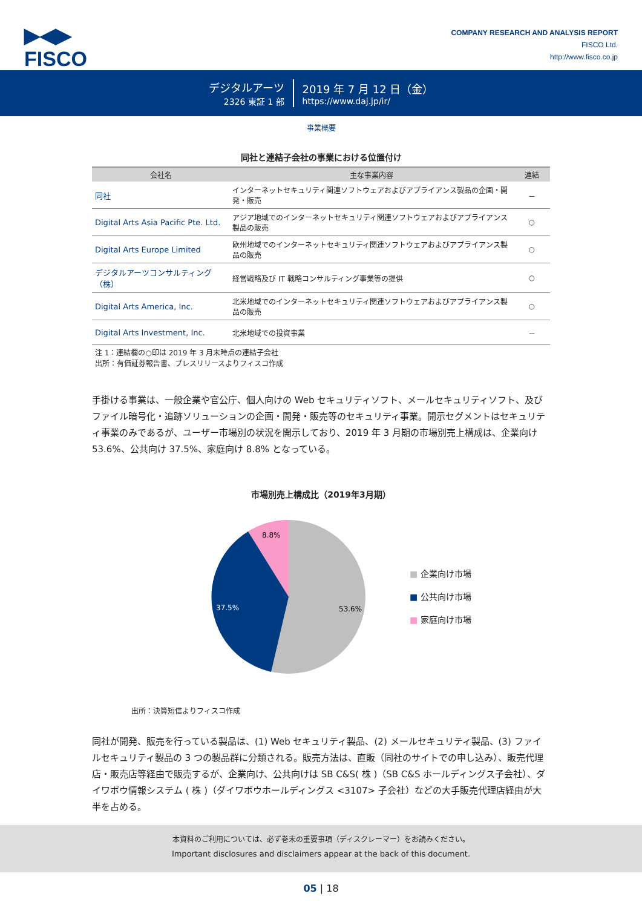▶◀▶
FISCO
COMPANY RESEARCH AND ANALYSIS REPORT
FISCO Ltd.
http://www.fisco.co.jp
デジタルアーツ
2326 東証 1 部
2019 年 7 月 12 日（金）
https://www.daj.jp/ir/
事業概要
同社と連結子会社の事業における位置付け
| 会社名 | 主な事業内容 | 連結 |
| --- | --- | --- |
| 同社 | インターネットセキュリティ関連ソフトウェアおよびアプライアンス製品の企画・開発・販売 | － |
| Digital Arts Asia Pacific Pte. Ltd. | アジア地域でのインターネットセキュリティ関連ソフトウェアおよびアプライアンス製品の販売 | ○ |
| Digital Arts Europe Limited | 欧州地域でのインターネットセキュリティ関連ソフトウェアおよびアプライアンス製品の販売 | ○ |
| デジタルアーツコンサルティング（株） | 経営戦略及び IT 戦略コンサルティング事業等の提供 | ○ |
| Digital Arts America, Inc. | 北米地域でのインターネットセキュリティ関連ソフトウェアおよびアプライアンス製品の販売 | ○ |
| Digital Arts Investment, Inc. | 北米地域での投資事業 | － |
注 1：連結欄の○印は 2019 年 3 月末時点の連結子会社
出所：有価証券報告書、プレスリリースよりフィスコ作成
手掛ける事業は、一般企業や官公庁、個人向けの Web セキュリティソフト、メールセキュリティソフト、及びファイル暗号化・追跡ソリューションの企画・開発・販売等のセキュリティ事業。開示セグメントはセキュリティ事業のみであるが、ユーザー市場別の状況を開示しており、2019 年 3 月期の市場別売上構成は、企業向け 53.6%、公共向け 37.5%、家庭向け 8.8% となっている。
市場別売上構成比（2019年3月期）
8.8%
37.5%
53.6%
■ 企業向け市場
■ 公共向け市場
■ 家庭向け市場
出所：決算短信よりフィスコ作成
同社が開発、販売を行っている製品は、(1) Web セキュリティ製品、(2) メールセキュリティ製品、(3) ファイルセキュリティ製品の 3 つの製品群に分類される。販売方法は、直販（同社のサイトでの申し込み）、販売代理店・販売店等経由で販売するが、企業向け、公共向けは SB C&S( 株 )（SB C&S ホールディングス子会社）、ダイワボウ情報システム ( 株 )（ダイワボウホールディングス <3107> 子会社）などの大手販売代理店経由が大半を占める。
本資料のご利用については、必ず巻末の重要事項（ディスクレーマー）をお読みください。
Important disclosures and disclaimers appear at the back of this document.
05 | 18